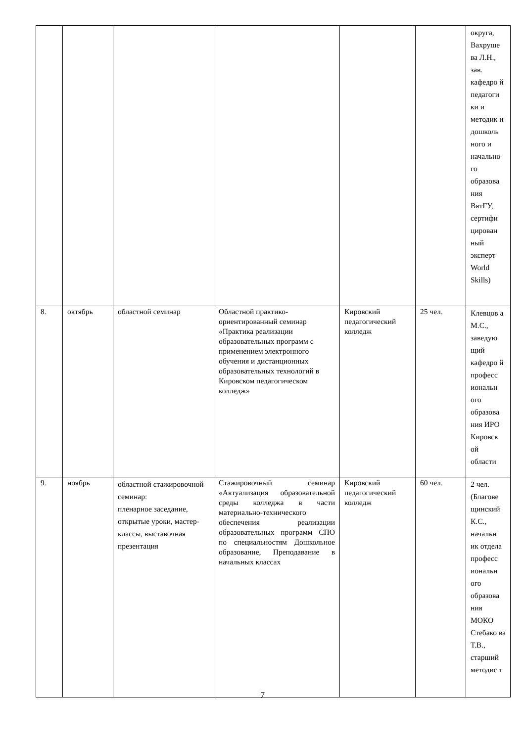| | | | | | | округа, Вахруше ва Л.Н., зав. кафедро й педагоги ки и методик и дошколь ного и начально го образова ния ВятГУ, сертифи цирован ный эксперт World Skills) |
| 8. | октябрь | областной семинар | Областной практико-ориентированный семинар «Практика реализации образовательных программ с применением электронного обучения и дистанционных образовательных технологий в Кировском педагогическом колледж» | Кировский педагогический колледж | 25 чел. | Клевцов а М.С., заведую щий кафедро й професс иональн ого образова ния ИРО Кировск ой области |
| 9. | ноябрь | областной стажировочной семинар: пленарное заседание, открытые уроки, мастер-классы, выставочная презентация | Стажировочный семинар «Актуализация образовательной среды колледжа в части материально-технического обеспечения реализации образовательных программ СПО по специальностям Дошкольное образование, Преподавание в начальных классах | Кировский педагогический колледж | 60 чел. | 2 чел. (Благове щинский К.С., начальн ик отдела професс иональн ого образова ния МОКО Стебако ва Т.В., старший методис т |
7